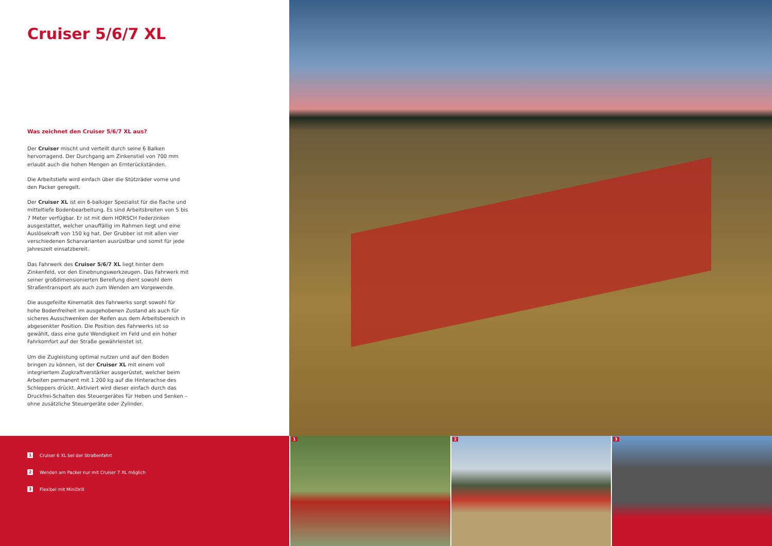Cruiser 5/6/7 XL
Was zeichnet den Cruiser 5/6/7 XL aus?
Der Cruiser mischt und verteilt durch seine 6 Balken hervorragend. Der Durchgang am Zinkenstiel von 700 mm erlaubt auch die hohen Mengen an Ernterückständen.
Die Arbeitstiefe wird einfach über die Stützräder vorne und den Packer geregelt.
Der Cruiser XL ist ein 6-balkiger Spezialist für die flache und mittel­tiefe Bodenbearbeitung. Es sind Arbeitsbreiten von 5 bis 7 Meter verfügbar. Er ist mit dem HORSCH Federzinken ausgestattet, welcher unauffällig im Rahmen liegt und eine Auslösekraft von 150 kg hat. Der Grubber ist mit allen vier verschiedenen Scharvarianten ausrüst­bar und somit für jede Jahreszeit einsatzbereit.
Das Fahrwerk des Cruiser 5/6/7 XL liegt hinter dem Zinkenfeld, vor den Einebnungswerkzeugen. Das Fahrwerk mit seiner großdimensi­onierten Bereifung dient sowohl dem Straßentransport als auch zum Wenden am Vorgewende.
Die ausgefeilte Kinematik des Fahrwerks sorgt sowohl für hohe Bodenfreiheit im ausgehobenen Zustand als auch für sicheres Ausschwenken der Reifen aus dem Arbeitsbereich in abgesenkter Position. Die Position des Fahrwerks ist so gewählt, dass eine gute Wendigkeit im Feld und ein hoher Fahrkomfort auf der Straße ge­währleistet ist.
Um die Zugleistung optimal nutzen und auf den Boden bringen zu können, ist der Cruiser XL mit einem voll integriertem Zugkraftver­stärker ausgerüstet, welcher beim Arbeiten permanent mit 1 200 kg auf die Hinterachse des Schleppers drückt. Aktiviert wird dieser ein­fach durch das Druckfrei-Schalten des Steuergerätes für Heben und Senken – ohne zusätzliche Steuergeräte oder Zylinder.
1 Cruiser 6 XL bei der Straßenfahrt
2 Wenden am Packer nur mit Cruiser 7 XL möglich
3 Flexibel mit MiniDrill
1
2
3